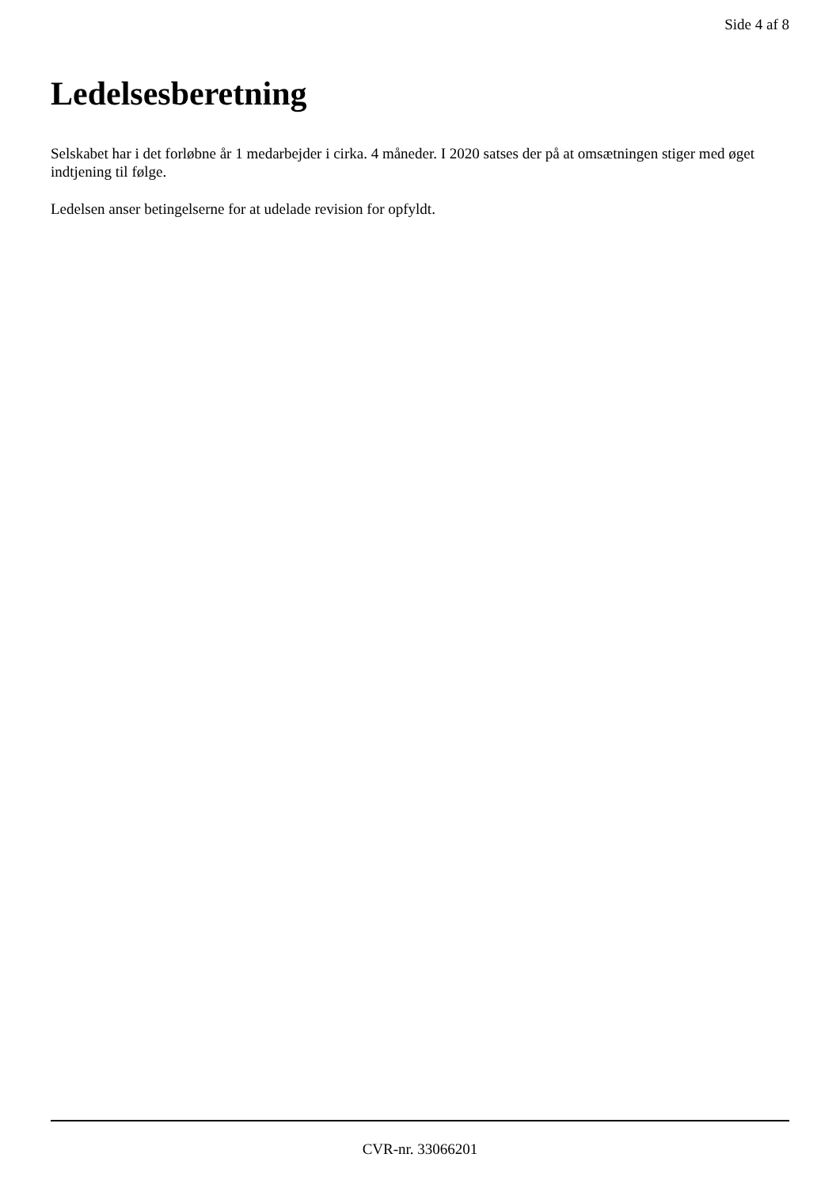Side 4 af 8
Ledelsesberetning
Selskabet har i det forløbne år 1 medarbejder i cirka. 4 måneder. I 2020 satses der på at omsætningen stiger med øget indtjening til følge.
Ledelsen anser betingelserne for at udelade revision for opfyldt.
CVR-nr. 33066201